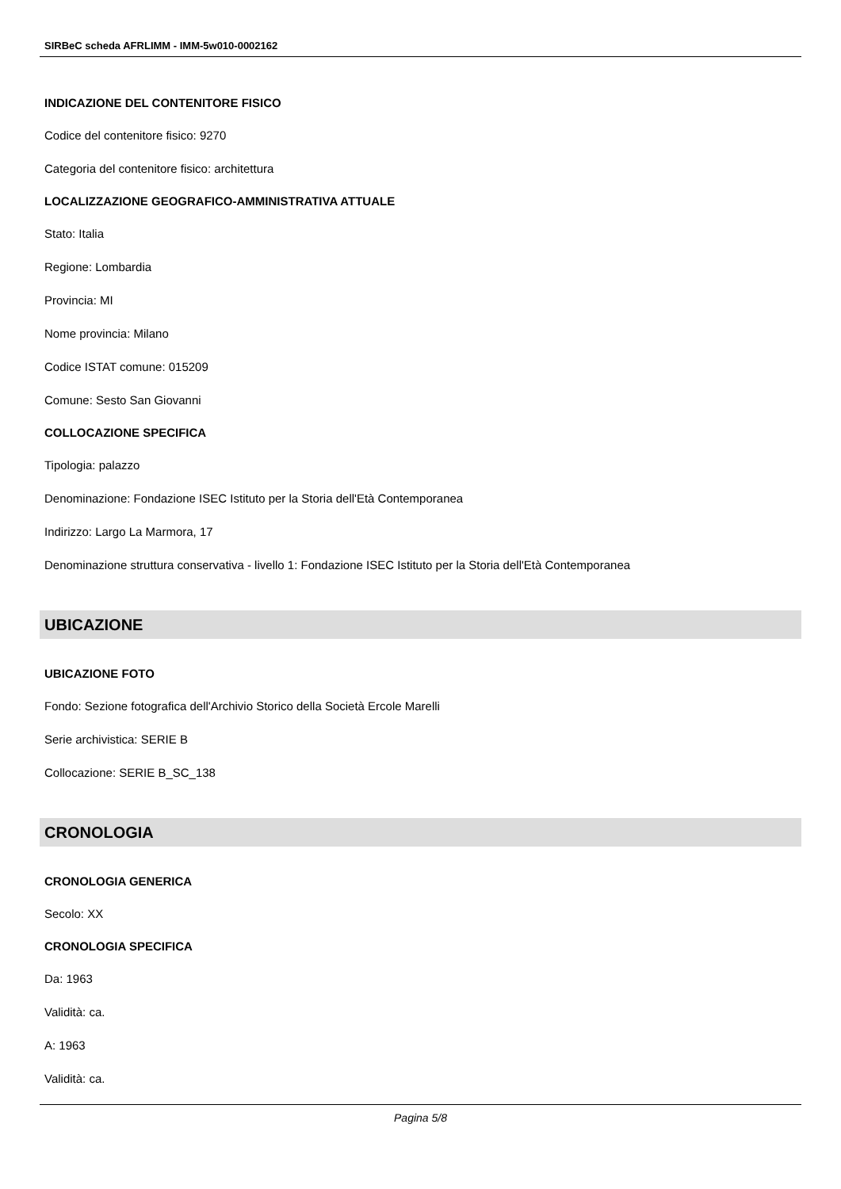SIRBeC scheda AFRLIMM - IMM-5w010-0002162
INDICAZIONE DEL CONTENITORE FISICO
Codice del contenitore fisico: 9270
Categoria del contenitore fisico: architettura
LOCALIZZAZIONE GEOGRAFICO-AMMINISTRATIVA ATTUALE
Stato: Italia
Regione: Lombardia
Provincia: MI
Nome provincia: Milano
Codice ISTAT comune: 015209
Comune: Sesto San Giovanni
COLLOCAZIONE SPECIFICA
Tipologia: palazzo
Denominazione: Fondazione ISEC Istituto per la Storia dell'Età Contemporanea
Indirizzo: Largo La Marmora, 17
Denominazione struttura conservativa - livello 1: Fondazione ISEC Istituto per la Storia dell'Età Contemporanea
UBICAZIONE
UBICAZIONE FOTO
Fondo: Sezione fotografica dell'Archivio Storico della Società Ercole Marelli
Serie archivistica: SERIE B
Collocazione: SERIE B_SC_138
CRONOLOGIA
CRONOLOGIA GENERICA
Secolo: XX
CRONOLOGIA SPECIFICA
Da: 1963
Validità: ca.
A: 1963
Validità: ca.
Pagina 5/8